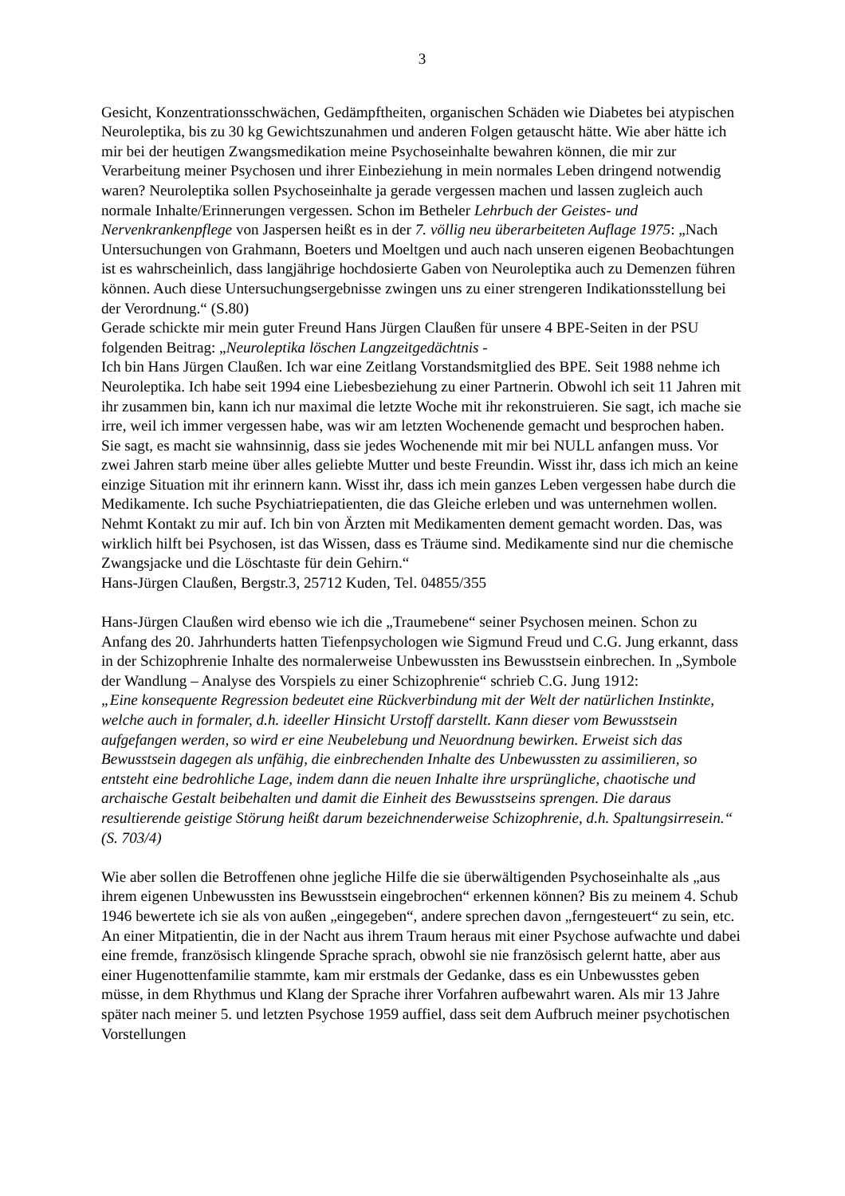3
Gesicht, Konzentrationsschwächen, Gedämpftheiten, organischen Schäden wie Diabetes bei atypischen Neuroleptika, bis zu 30 kg Gewichtszunahmen und anderen Folgen getauscht hätte. Wie aber hätte ich mir bei der heutigen Zwangsmedikation meine Psychoseinhalte bewahren können, die mir zur Verarbeitung meiner Psychosen und ihrer Einbeziehung in mein normales Leben dringend notwendig waren? Neuroleptika sollen Psychoseinhalte ja gerade vergessen machen und lassen zugleich auch normale Inhalte/Erinnerungen vergessen. Schon im Betheler Lehrbuch der Geistes- und Nervenkrankenpflege von Jaspersen heißt es in der 7. völlig neu überarbeiteten Auflage 1975: „Nach Untersuchungen von Grahmann, Boeters und Moeltgen und auch nach unseren eigenen Beobachtungen ist es wahrscheinlich, dass langjährige hochdosierte Gaben von Neuroleptika auch zu Demenzen führen können. Auch diese Untersuchungsergebnisse zwingen uns zu einer strengeren Indikationsstellung bei der Verordnung.“ (S.80)
Gerade schickte mir mein guter Freund Hans Jürgen Claußen für unsere 4 BPE-Seiten in der PSU folgenden Beitrag: „Neuroleptika löschen Langzeitgedächtnis -
Ich bin Hans Jürgen Claußen. Ich war eine Zeitlang Vorstandsmitglied des BPE. Seit 1988 nehme ich Neuroleptika. Ich habe seit 1994 eine Liebesbeziehung zu einer Partnerin. Obwohl ich seit 11 Jahren mit ihr zusammen bin, kann ich nur maximal die letzte Woche mit ihr rekonstruieren. Sie sagt, ich mache sie irre, weil ich immer vergessen habe, was wir am letzten Wochenende gemacht und besprochen haben. Sie sagt, es macht sie wahnsinnig, dass sie jedes Wochenende mit mir bei NULL anfangen muss. Vor zwei Jahren starb meine über alles geliebte Mutter und beste Freundin. Wisst ihr, dass ich mich an keine einzige Situation mit ihr erinnern kann. Wisst ihr, dass ich mein ganzes Leben vergessen habe durch die Medikamente. Ich suche Psychiatriepatienten, die das Gleiche erleben und was unternehmen wollen. Nehmt Kontakt zu mir auf. Ich bin von Ärzten mit Medikamenten dement gemacht worden. Das, was wirklich hilft bei Psychosen, ist das Wissen, dass es Träume sind. Medikamente sind nur die chemische Zwangsjacke und die Löschtaste für dein Gehirn.“
Hans-Jürgen Claußen, Bergstr.3, 25712 Kuden, Tel. 04855/355
Hans-Jürgen Claußen wird ebenso wie ich die „Traumebene“ seiner Psychosen meinen. Schon zu Anfang des 20. Jahrhunderts hatten Tiefenpsychologen wie Sigmund Freud und C.G. Jung erkannt, dass in der Schizophrenie Inhalte des normalerweise Unbewussten ins Bewusstsein einbrechen. In „Symbole der Wandlung – Analyse des Vorspiels zu einer Schizophrenie“ schrieb C.G. Jung 1912:
„Eine konsequente Regression bedeutet eine Rückverbindung mit der Welt der natürlichen Instinkte, welche auch in formaler, d.h. ideeller Hinsicht Urstoff darstellt. Kann dieser vom Bewusstsein aufgefangen werden, so wird er eine Neubelebung und Neuordnung bewirken. Erweist sich das Bewusstsein dagegen als unfähig, die einbrechenden Inhalte des Unbewussten zu assimilieren, so entsteht eine bedrohliche Lage, indem dann die neuen Inhalte ihre ursprüngliche, chaotische und archaische Gestalt beibehalten und damit die Einheit des Bewusstseins sprengen. Die daraus resultierende geistige Störung heißt darum bezeichnenderweise Schizophrenie, d.h. Spaltungsirresein.“ (S. 703/4)
Wie aber sollen die Betroffenen ohne jegliche Hilfe die sie überwältigenden Psychoseinhalte als „aus ihrem eigenen Unbewussten ins Bewusstsein eingebrochen“ erkennen können? Bis zu meinem 4. Schub 1946 bewertete ich sie als von außen „eingegeben“, andere sprechen davon „ferngesteuert“ zu sein, etc. An einer Mitpatientin, die in der Nacht aus ihrem Traum heraus mit einer Psychose aufwachte und dabei eine fremde, französisch klingende Sprache sprach, obwohl sie nie französisch gelernt hatte, aber aus einer Hugenottenfamilie stammte, kam mir erstmals der Gedanke, dass es ein Unbewusstes geben müsse, in dem Rhythmus und Klang der Sprache ihrer Vorfahren aufbewahrt waren. Als mir 13 Jahre später nach meiner 5. und letzten Psychose 1959 auffiel, dass seit dem Aufbruch meiner psychotischen Vorstellungen